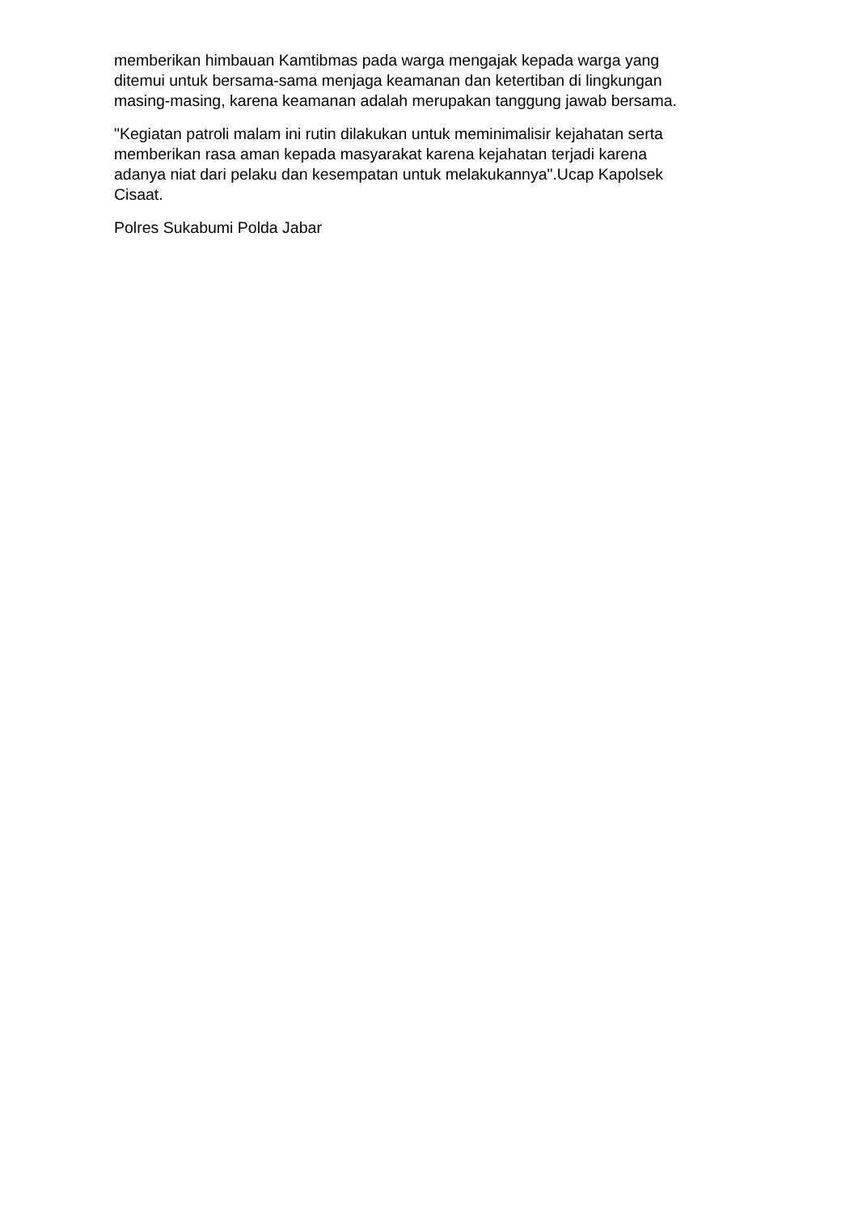memberikan himbauan Kamtibmas pada warga mengajak kepada warga yang
ditemui untuk bersama-sama menjaga keamanan dan ketertiban di lingkungan
masing-masing, karena keamanan adalah merupakan tanggung jawab bersama.
"Kegiatan patroli malam ini rutin dilakukan untuk meminimalisir kejahatan serta
memberikan rasa aman kepada masyarakat karena kejahatan terjadi karena
adanya niat dari pelaku dan kesempatan untuk melakukannya".Ucap Kapolsek
Cisaat.
Polres Sukabumi Polda Jabar